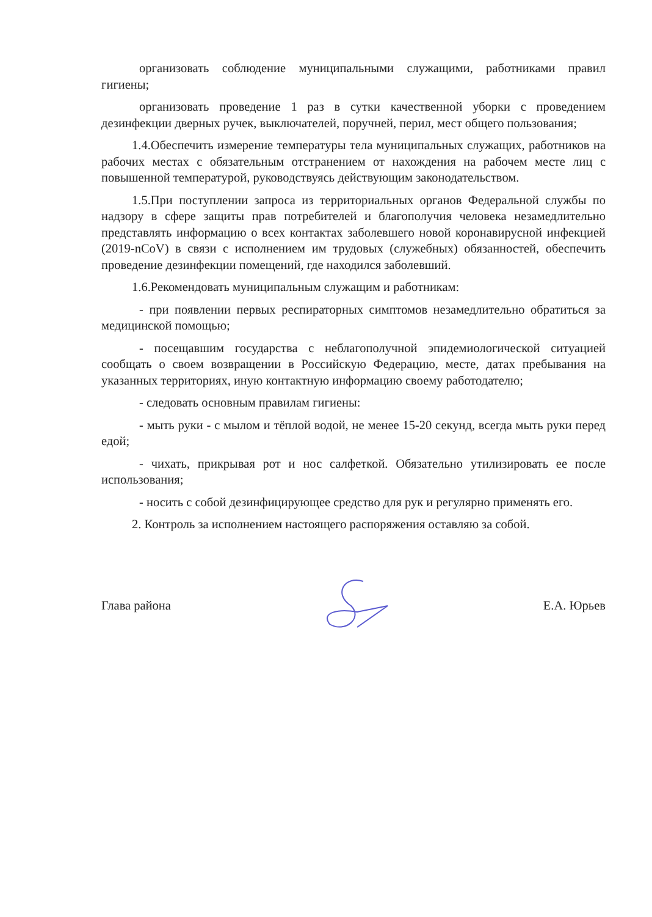организовать соблюдение муниципальными служащими, работниками правил гигиены;
организовать проведение 1 раз в сутки качественной уборки с проведением дезинфекции дверных ручек, выключателей, поручней, перил, мест общего пользования;
1.4.Обеспечить измерение температуры тела муниципальных служащих, работников на рабочих местах с обязательным отстранением от нахождения на рабочем месте лиц с повышенной температурой, руководствуясь действующим законодательством.
1.5.При поступлении запроса из территориальных органов Федеральной службы по надзору в сфере защиты прав потребителей и благополучия человека незамедлительно представлять информацию о всех контактах заболевшего новой коронавирусной инфекцией (2019-nCoV) в связи с исполнением им трудовых (служебных) обязанностей, обеспечить проведение дезинфекции помещений, где находился заболевший.
1.6.Рекомендовать муниципальным служащим и работникам:
- при появлении первых респираторных симптомов незамедлительно обратиться за медицинской помощью;
- посещавшим государства с неблагополучной эпидемиологической ситуацией сообщать о своем возвращении в Российскую Федерацию, месте, датах пребывания на указанных территориях, иную контактную информацию своему работодателю;
- следовать основным правилам гигиены:
- мыть руки - с мылом и тёплой водой, не менее 15-20 секунд, всегда мыть руки перед едой;
- чихать, прикрывая рот и нос салфеткой. Обязательно утилизировать ее после использования;
- носить с собой дезинфицирующее средство для рук и регулярно применять его.
2. Контроль за исполнением настоящего распоряжения оставляю за собой.
Глава района Е.А. Юрьев